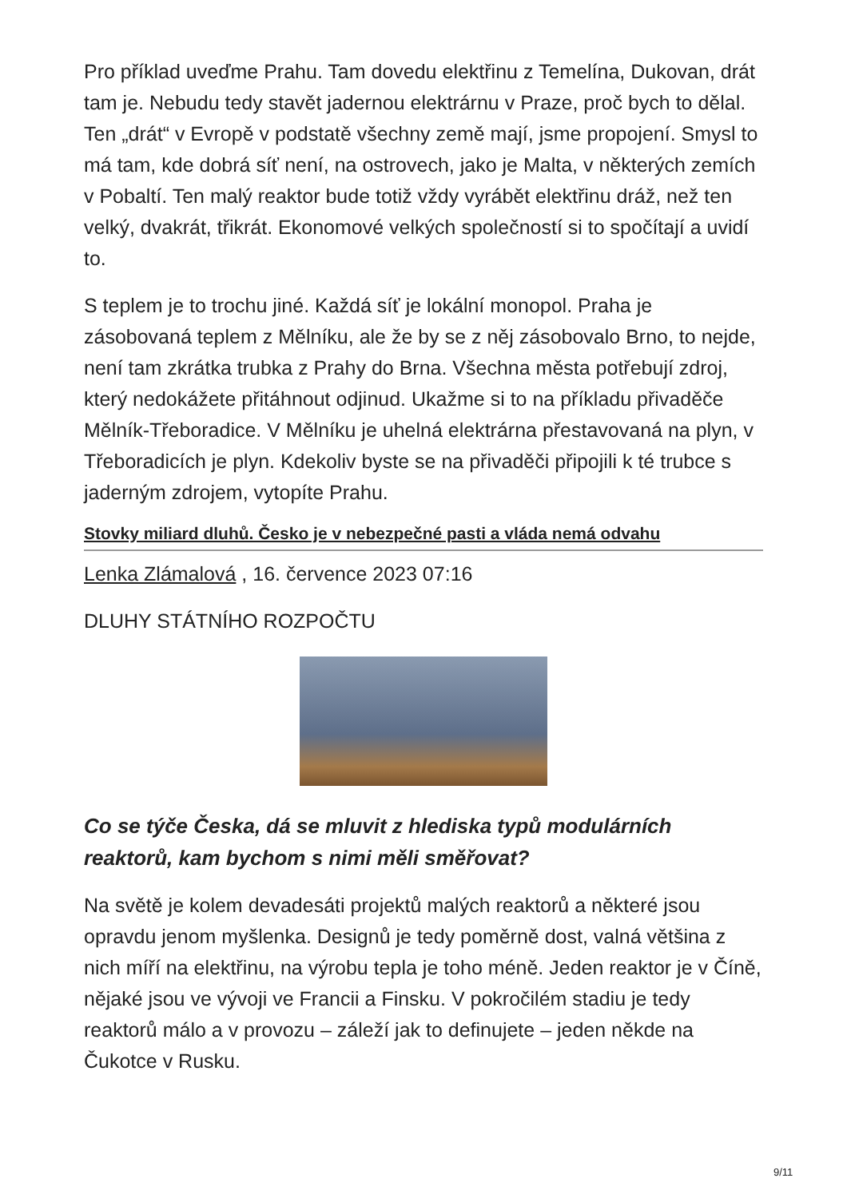Pro příklad uveďme Prahu. Tam dovedu elektřinu z Temelína, Dukovan, drát tam je. Nebudu tedy stavět jadernou elektrárnu v Praze, proč bych to dělal. Ten „drát“ v Evropě v podstatě všechny země mají, jsme propojení. Smysl to má tam, kde dobrá síť není, na ostrovech, jako je Malta, v některých zemích v Pobaltí. Ten malý reaktor bude totiž vždy vyrábět elektřinu dráž, než ten velký, dvakrát, třikrát. Ekonomové velkých společností si to spočítají a uvidí to.
S teplem je to trochu jiné. Každá síť je lokální monopol. Praha je zásobovaná teplem z Mělníku, ale že by se z něj zásobovalo Brno, to nejde, není tam zkrátka trubka z Prahy do Brna. Všechna města potřebují zdroj, který nedokážete přitáhnout odjinud. Ukažme si to na příkladu přivaděče Mělník-Třeboradice. V Mělníku je uhelná elektrárna přestavovaná na plyn, v Třeboradicích je plyn. Kdekoliv byste se na přivaděči připojili k té trubce s jaderným zdrojem, vytopíte Prahu.
Stovky miliard dluhů. Česko je v nebezpečné pasti a vláda nemá odvahu
Lenka Zlámalová , 16. července 2023 07:16
DLUHY STÁTNÍHO ROZPOČTU
Co se týče Česka, dá se mluvit z hlediska typů modulárních reaktorů, kam bychom s nimi měli směřovat?
Na světě je kolem devadesáti projektů malých reaktorů a některé jsou opravdu jenom myšlenka. Designů je tedy poměrně dost, valná většina z nich míří na elektřinu, na výrobu tepla je toho méně. Jeden reaktor je v Číně, nějaké jsou ve vývoji ve Francii a Finsku. V pokročilém stadiu je tedy reaktorů málo a v provozu – záleží jak to definujete – jeden někde na Čukotce v Rusku.
9/11